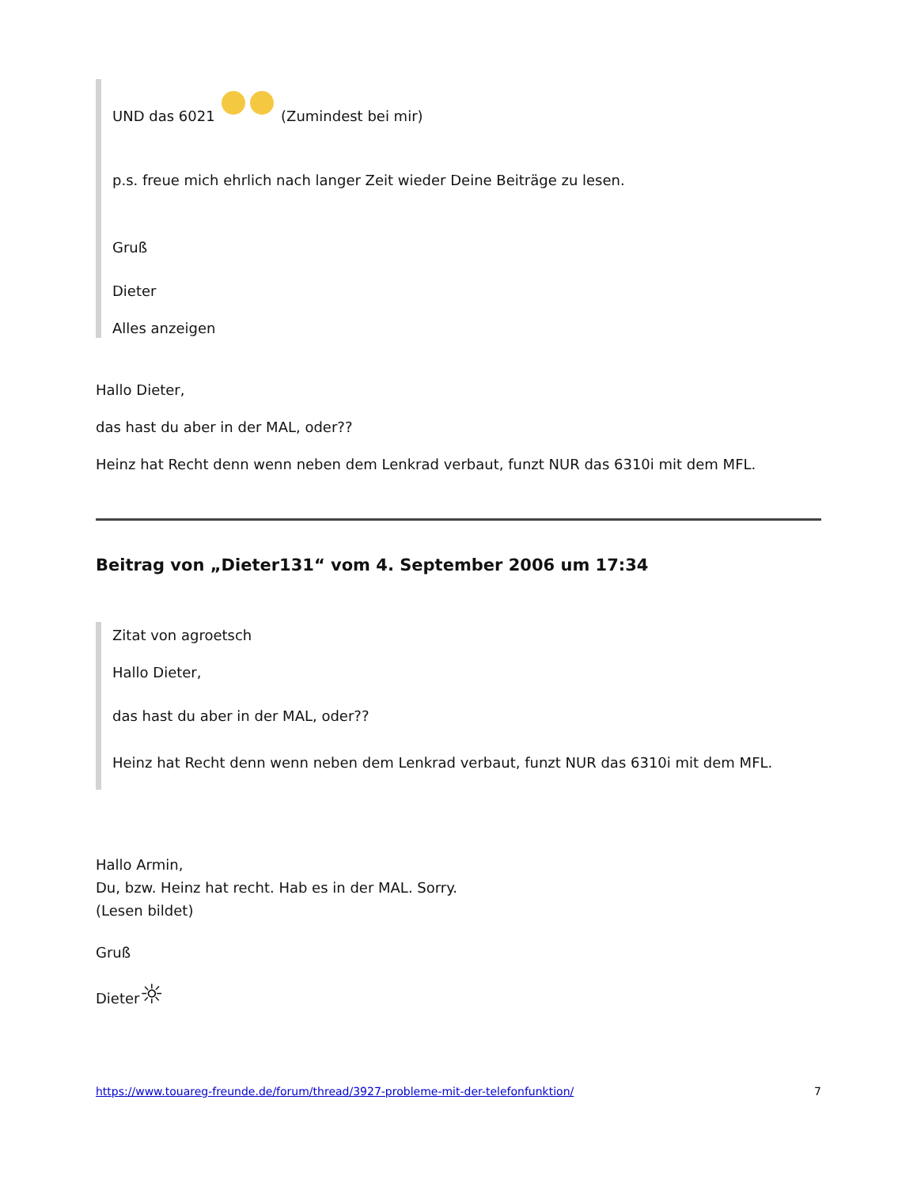UND das 6021 (Zumindest bei mir)
p.s. freue mich ehrlich nach langer Zeit wieder Deine Beiträge zu lesen.
Gruß
Dieter
Alles anzeigen
Hallo Dieter,
das hast du aber in der MAL, oder??
Heinz hat Recht denn wenn neben dem Lenkrad verbaut, funzt NUR das 6310i mit dem MFL.
Beitrag von „Dieter131“ vom 4. September 2006 um 17:34
Zitat von agroetsch
Hallo Dieter,
das hast du aber in der MAL, oder??
Heinz hat Recht denn wenn neben dem Lenkrad verbaut, funzt NUR das 6310i mit dem MFL.
Hallo Armin,
Du, bzw. Heinz hat recht. Hab es in der MAL. Sorry.
(Lesen bildet)
Gruß
Dieter☼
https://www.touareg-freunde.de/forum/thread/3927-probleme-mit-der-telefonfunktion/ 7